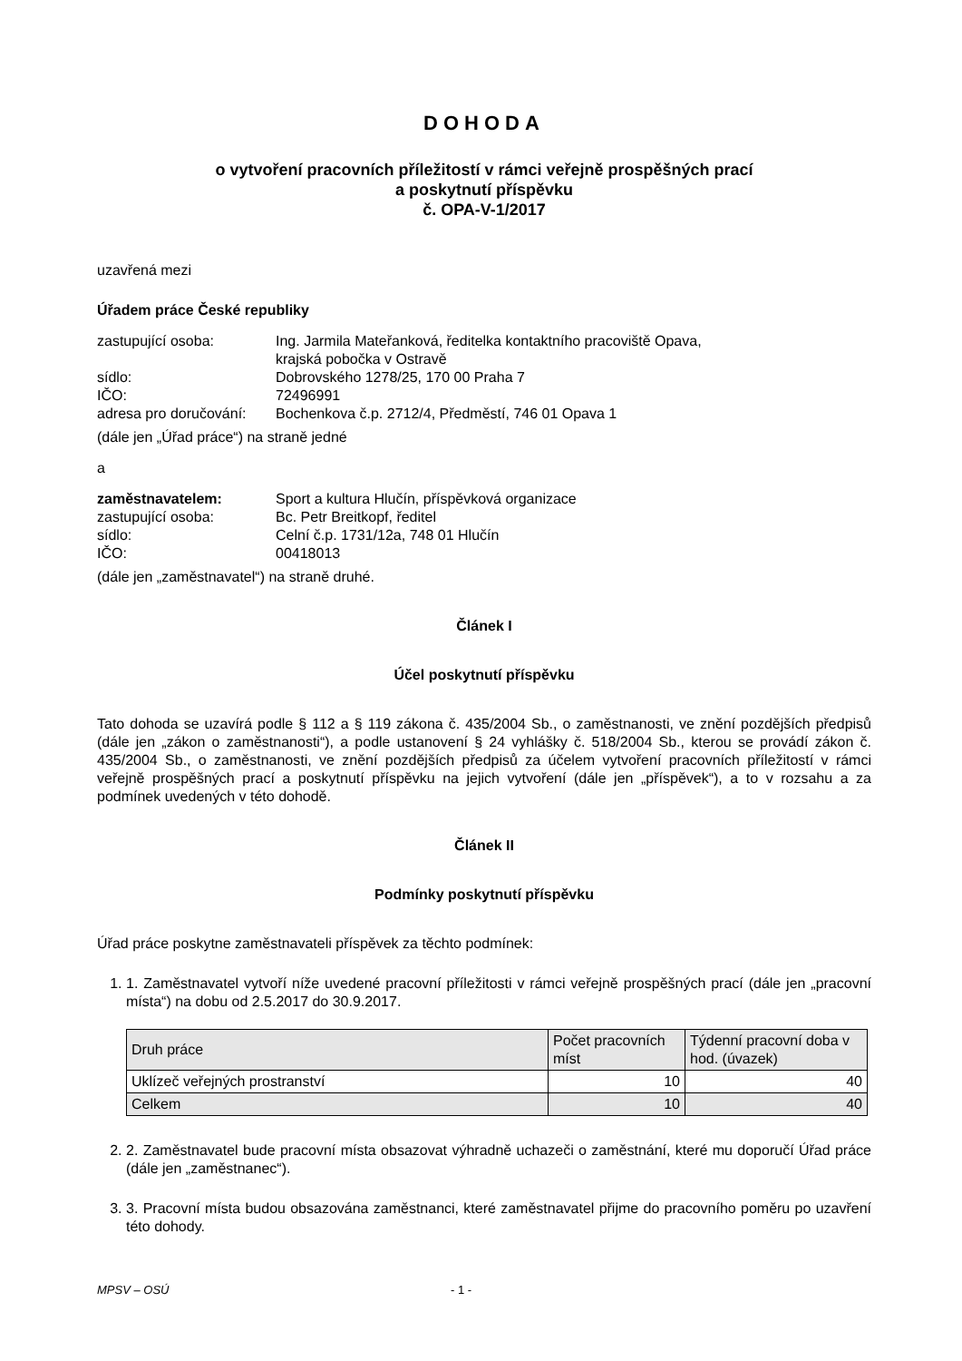DOHODA
o vytvoření pracovních příležitostí v rámci veřejně prospěšných prací
a poskytnutí příspěvku
č. OPA-V-1/2017
uzavřená mezi
Úřadem práce České republiky
| zastupující osoba: | Ing. Jarmila Mateřanková, ředitelka kontaktního pracoviště Opava, krajská pobočka v Ostravě |
| sídlo: | Dobrovského 1278/25, 170 00 Praha 7 |
| IČO: | 72496991 |
| adresa pro doručování: | Bochenkova č.p. 2712/4, Předměstí, 746 01 Opava 1 |
(dále jen „Úřad práce“) na straně jedné
a
| zaměstnavatelem: | Sport a kultura Hlučín, příspěvková organizace |
| zastupující osoba: | Bc. Petr Breitkopf, ředitel |
| sídlo: | Celní č.p. 1731/12a, 748 01 Hlučín |
| IČO: | 00418013 |
(dále jen „zaměstnavatel“) na straně druhé.
Článek I
Účel poskytnutí příspěvku
Tato dohoda se uzavírá podle § 112 a § 119 zákona č. 435/2004 Sb., o zaměstnanosti, ve znění pozdějších předpisů (dále jen „zákon o zaměstnanosti“), a podle ustanovení § 24 vyhlášky č. 518/2004 Sb., kterou se provádí zákon č. 435/2004 Sb., o zaměstnanosti, ve znění pozdějších předpisů za účelem vytvoření pracovních příležitostí v rámci veřejně prospěšných prací a poskytnutí příspěvku na jejich vytvoření (dále jen „příspěvek“), a to v rozsahu a za podmínek uvedených v této dohodě.
Článek II
Podmínky poskytnutí příspěvku
Úřad práce poskytne zaměstnavateli příspěvek za těchto podmínek:
1. 1. Zaměstnavatel vytvoří níže uvedené pracovní příležitosti v rámci veřejně prospěšných prací (dále jen „pracovní místa“) na dobu od 2.5.2017 do 30.9.2017.
| Druh práce | Počet pracovních míst | Týdenní pracovní doba v hod. (úvazek) |
| --- | --- | --- |
| Uklízeč veřejných prostranství | 10 | 40 |
| Celkem | 10 | 40 |
2. 2. Zaměstnavatel bude pracovní místa obsazovat výhradně uchazeči o zaměstnání, které mu doporučí Úřad práce (dále jen „zaměstnanec“).
3. 3. Pracovní místa budou obsazována zaměstnanci, které zaměstnavatel přijme do pracovního poměru po uzavření této dohody.
MPSV – OSÚ - 1 -